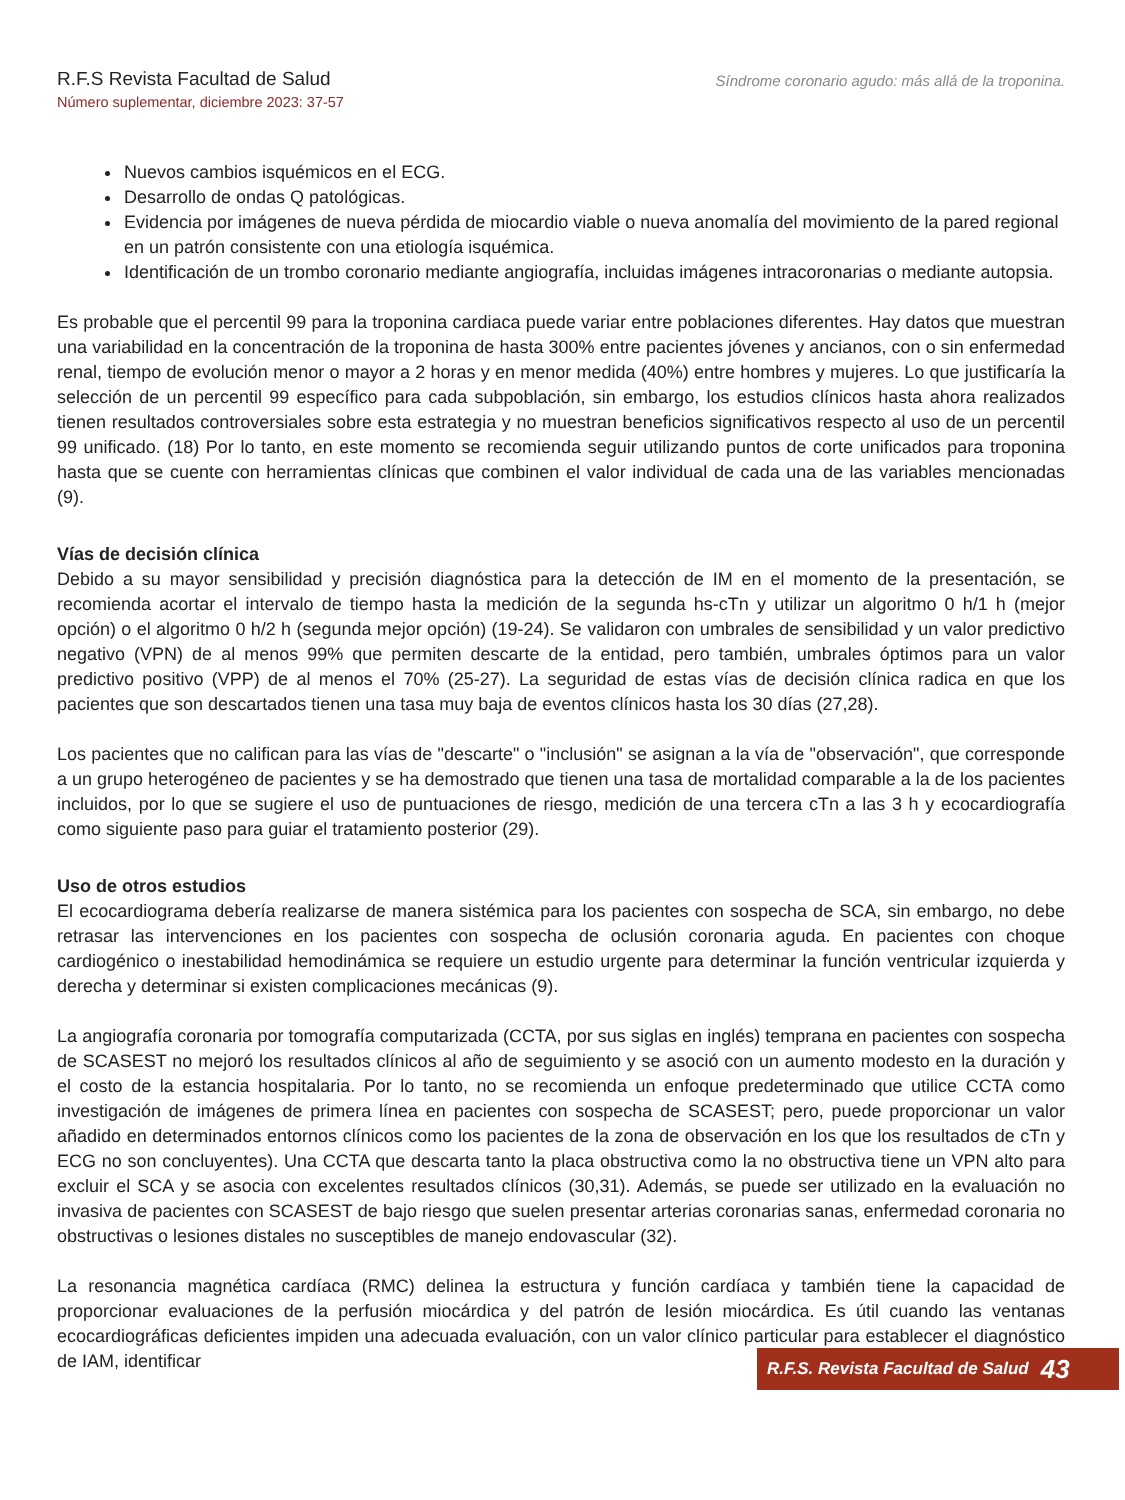R.F.S Revista Facultad de Salud
Número suplementar, diciembre 2023: 37-57
Síndrome coronario agudo: más allá de la troponina.
Nuevos cambios isquémicos en el ECG.
Desarrollo de ondas Q patológicas.
Evidencia por imágenes de nueva pérdida de miocardio viable o nueva anomalía del movimiento de la pared regional en un patrón consistente con una etiología isquémica.
Identificación de un trombo coronario mediante angiografía, incluidas imágenes intracoronarias o mediante autopsia.
Es probable que el percentil 99 para la troponina cardiaca puede variar entre poblaciones diferentes. Hay datos que muestran una variabilidad en la concentración de la troponina de hasta 300% entre pacientes jóvenes y ancianos, con o sin enfermedad renal, tiempo de evolución menor o mayor a 2 horas y en menor medida (40%) entre hombres y mujeres. Lo que justificaría la selección de un percentil 99 específico para cada subpoblación, sin embargo, los estudios clínicos hasta ahora realizados tienen resultados controversiales sobre esta estrategia y no muestran beneficios significativos respecto al uso de un percentil 99 unificado. (18) Por lo tanto, en este momento se recomienda seguir utilizando puntos de corte unificados para troponina hasta que se cuente con herramientas clínicas que combinen el valor individual de cada una de las variables mencionadas (9).
Vías de decisión clínica
Debido a su mayor sensibilidad y precisión diagnóstica para la detección de IM en el momento de la presentación, se recomienda acortar el intervalo de tiempo hasta la medición de la segunda hs-cTn y utilizar un algoritmo 0 h/1 h (mejor opción) o el algoritmo 0 h/2 h (segunda mejor opción) (19-24). Se validaron con umbrales de sensibilidad y un valor predictivo negativo (VPN) de al menos 99% que permiten descarte de la entidad, pero también, umbrales óptimos para un valor predictivo positivo (VPP) de al menos el 70% (25-27). La seguridad de estas vías de decisión clínica radica en que los pacientes que son descartados tienen una tasa muy baja de eventos clínicos hasta los 30 días (27,28).
Los pacientes que no califican para las vías de "descarte" o "inclusión" se asignan a la vía de "observación", que corresponde a un grupo heterogéneo de pacientes y se ha demostrado que tienen una tasa de mortalidad comparable a la de los pacientes incluidos, por lo que se sugiere el uso de puntuaciones de riesgo, medición de una tercera cTn a las 3 h y ecocardiografía como siguiente paso para guiar el tratamiento posterior (29).
Uso de otros estudios
El ecocardiograma debería realizarse de manera sistémica para los pacientes con sospecha de SCA, sin embargo, no debe retrasar las intervenciones en los pacientes con sospecha de oclusión coronaria aguda. En pacientes con choque cardiogénico o inestabilidad hemodinámica se requiere un estudio urgente para determinar la función ventricular izquierda y derecha y determinar si existen complicaciones mecánicas (9).
La angiografía coronaria por tomografía computarizada (CCTA, por sus siglas en inglés) temprana en pacientes con sospecha de SCASEST no mejoró los resultados clínicos al año de seguimiento y se asoció con un aumento modesto en la duración y el costo de la estancia hospitalaria. Por lo tanto, no se recomienda un enfoque predeterminado que utilice CCTA como investigación de imágenes de primera línea en pacientes con sospecha de SCASEST; pero, puede proporcionar un valor añadido en determinados entornos clínicos como los pacientes de la zona de observación en los que los resultados de cTn y ECG no son concluyentes). Una CCTA que descarta tanto la placa obstructiva como la no obstructiva tiene un VPN alto para excluir el SCA y se asocia con excelentes resultados clínicos (30,31). Además, se puede ser utilizado en la evaluación no invasiva de pacientes con SCASEST de bajo riesgo que suelen presentar arterias coronarias sanas, enfermedad coronaria no obstructivas o lesiones distales no susceptibles de manejo endovascular (32).
La resonancia magnética cardíaca (RMC) delinea la estructura y función cardíaca y también tiene la capacidad de proporcionar evaluaciones de la perfusión miocárdica y del patrón de lesión miocárdica. Es útil cuando las ventanas ecocardiográficas deficientes impiden una adecuada evaluación, con un valor clínico particular para establecer el diagnóstico de IAM, identificar
R.F.S. Revista Facultad de Salud 43